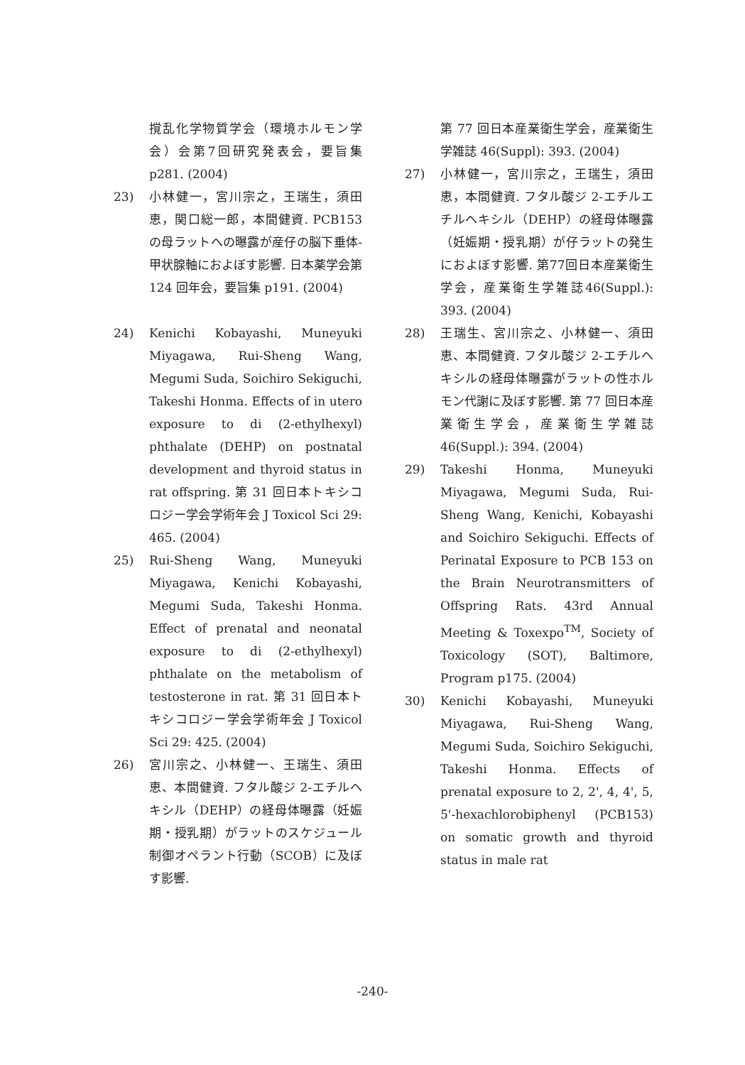撹乱化学物質学会（環境ホルモン学会）会第7回研究発表会，要旨集 p281. (2004)
23) 小林健一，宮川宗之，王瑞生，須田恵，関口総一郎，本間健資. PCB153 の母ラットへの曝露が産仔の脳下垂体-甲状腺軸におよぼす影響. 日本薬学会第 124 回年会，要旨集 p191. (2004)
24) Kenichi Kobayashi, Muneyuki Miyagawa, Rui-Sheng Wang, Megumi Suda, Soichiro Sekiguchi, Takeshi Honma. Effects of in utero exposure to di (2-ethylhexyl) phthalate (DEHP) on postnatal development and thyroid status in rat offspring. 第 31 回日本トキシコロジー学会学術年会 J Toxicol Sci 29: 465. (2004)
25) Rui-Sheng Wang, Muneyuki Miyagawa, Kenichi Kobayashi, Megumi Suda, Takeshi Honma. Effect of prenatal and neonatal exposure to di (2-ethylhexyl) phthalate on the metabolism of testosterone in rat. 第 31 回日本トキシコロジー学会学術年会 J Toxicol Sci 29: 425. (2004)
26) 宮川宗之、小林健一、王瑞生、須田恵、本間健資. フタル酸ジ 2-エチルヘキシル（DEHP）の経母体曝露（妊娠期・授乳期）がラットのスケジュール制御オペラント行動（SCOB）に及ぼす影響.
第 77 回日本産業衛生学会，産業衛生学雑誌 46(Suppl): 393. (2004)
27) 小林健一，宮川宗之，王瑞生，須田恵，本間健資. フタル酸ジ 2-エチルエチルヘキシル（DEHP）の経母体曝露（妊娠期・授乳期）が仔ラットの発生におよぼす影響. 第77回日本産業衛生学会，産業衛生学雑誌46(Suppl.): 393. (2004)
28) 王瑞生、宮川宗之、小林健一、須田恵、本間健資. フタル酸ジ 2-エチルヘキシルの経母体曝露がラットの性ホルモン代謝に及ぼす影響. 第 77 回日本産業衛生学会，産業衛生学雑誌 46(Suppl.): 394. (2004)
29) Takeshi Honma, Muneyuki Miyagawa, Megumi Suda, Rui-Sheng Wang, Kenichi, Kobayashi and Soichiro Sekiguchi. Effects of Perinatal Exposure to PCB 153 on the Brain Neurotransmitters of Offspring Rats. 43rd Annual Meeting & Toxexpo<sup>TM</sup>, Society of Toxicology (SOT), Baltimore, Program p175. (2004)
30) Kenichi Kobayashi, Muneyuki Miyagawa, Rui-Sheng Wang, Megumi Suda, Soichiro Sekiguchi, Takeshi Honma. Effects of prenatal exposure to 2, 2', 4, 4', 5, 5'-hexachlorobiphenyl (PCB153) on somatic growth and thyroid status in male rat
-240-